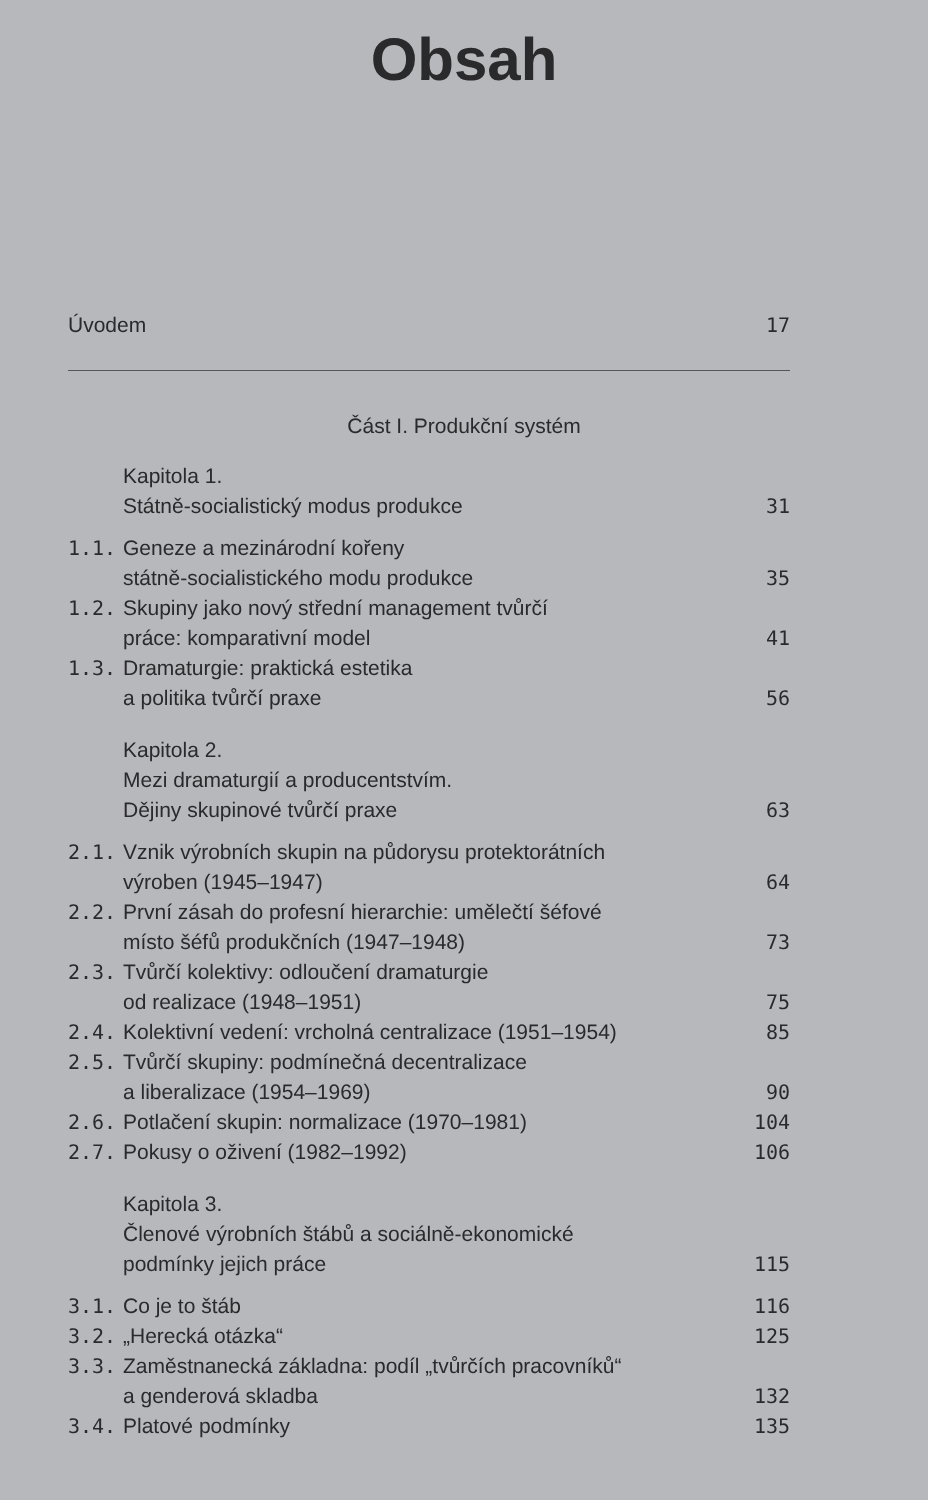Obsah
Úvodem 17
Část I. Produkční systém
Kapitola 1.
Státně-socialistický modus produkce
31
1.1. Geneze a mezinárodní kořeny
státně-socialistického modu produkce
35
1.2. Skupiny jako nový střední management tvůrčí
práce: komparativní model
41
1.3. Dramaturgie: praktická estetika
a politika tvůrčí praxe
56
Kapitola 2.
Mezi dramaturgií a producentstvím.
Dějiny skupinové tvůrčí praxe
63
2.1. Vznik výrobních skupin na půdorysu protektorátních
výroben (1945–1947)
64
2.2. První zásah do profesní hierarchie: umělečtí šéfové
místo šéfů produkčních (1947–1948)
73
2.3. Tvůrčí kolektivy: odloučení dramaturgie
od realizace (1948–1951)
75
2.4. Kolektivní vedení: vrcholná centralizace (1951–1954)
85
2.5. Tvůrčí skupiny: podmínečná decentralizace
a liberalizace (1954–1969)
90
2.6. Potlačení skupin: normalizace (1970–1981)
104
2.7. Pokusy o oživení (1982–1992) 106
Kapitola 3.
Členové výrobních štábů a sociálně-ekonomické
podmínky jejich práce
115
3.1. Co je to štáb 116
3.2. „Herecká otázka“ 125
3.3. Zaměstnanecká základna: podíl „tvůrčích pracovníků“
a genderová skladba
132
3.4. Platové podmínky 135